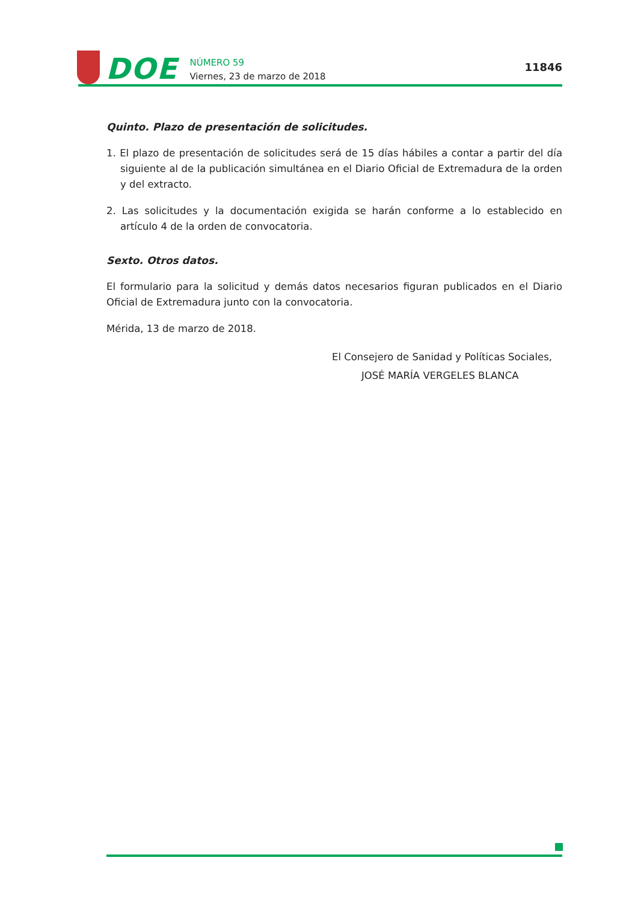DOE
NÚMERO 59
Viernes, 23 de marzo de 2018
11846
Quinto. Plazo de presentación de solicitudes.
1. El plazo de presentación de solicitudes será de 15 días hábiles a contar a partir del día siguiente al de la publicación simultánea en el Diario Oficial de Extremadura de la orden y del extracto.
2. Las solicitudes y la documentación exigida se harán conforme a lo establecido en artículo 4 de la orden de convocatoria.
Sexto. Otros datos.
El formulario para la solicitud y demás datos necesarios figuran publicados en el Diario Oficial de Extremadura junto con la convocatoria.
Mérida, 13 de marzo de 2018.
El Consejero de Sanidad y Políticas Sociales,
JOSÉ MARÍA VERGELES BLANCA